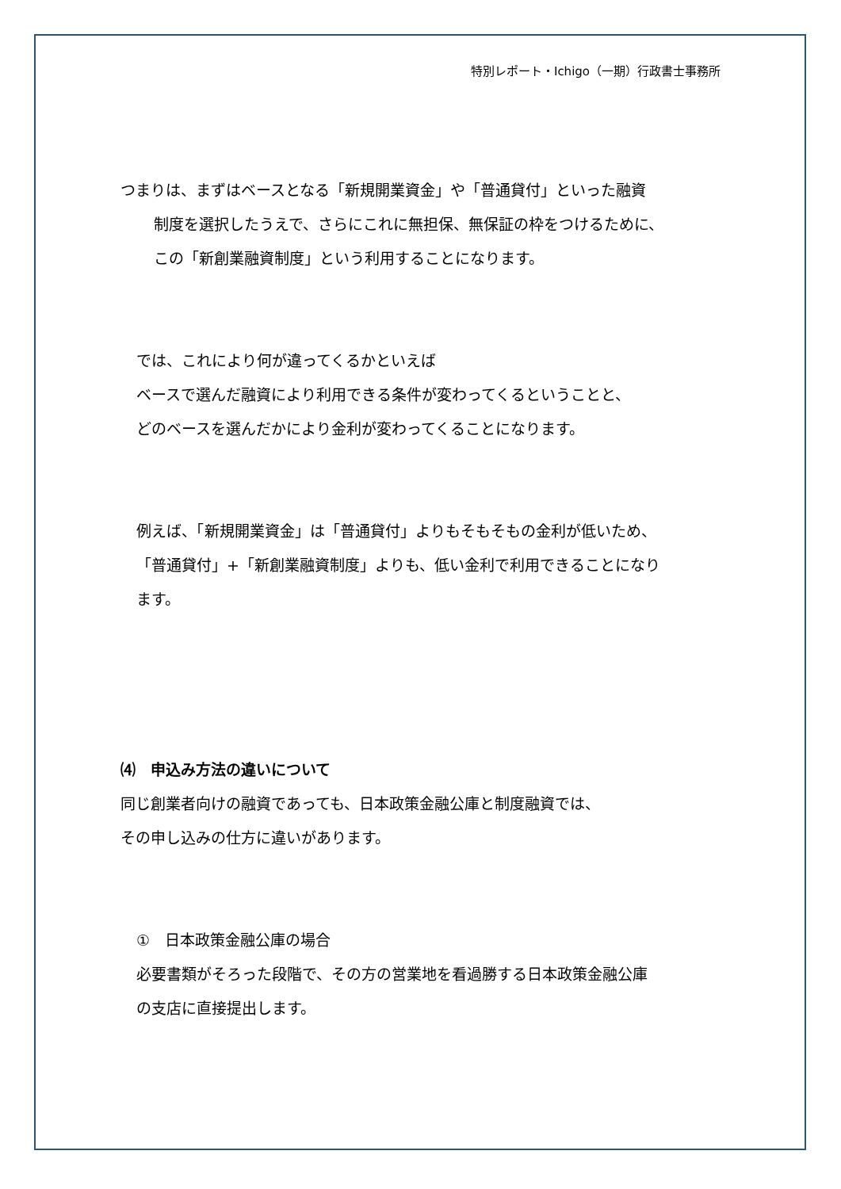特別レポート・Ichigo（一期）行政書士事務所
つまりは、まずはベースとなる「新規開業資金」や「普通貸付」といった融資
制度を選択したうえで、さらにこれに無担保、無保証の枠をつけるために、
この「新創業融資制度」という利用することになります。
では、これにより何が違ってくるかといえば
ベースで選んだ融資により利用できる条件が変わってくるということと、
どのベースを選んだかにより金利が変わってくることになります。
例えば、「新規開業資金」は「普通貸付」よりもそもそもの金利が低いため、
「普通貸付」+「新創業融資制度」よりも、低い金利で利用できることになり
ます。
⑷　申込み方法の違いについて
同じ創業者向けの融資であっても、日本政策金融公庫と制度融資では、
その申し込みの仕方に違いがあります。
①　日本政策金融公庫の場合
必要書類がそろった段階で、その方の営業地を看過勝する日本政策金融公庫
の支店に直接提出します。